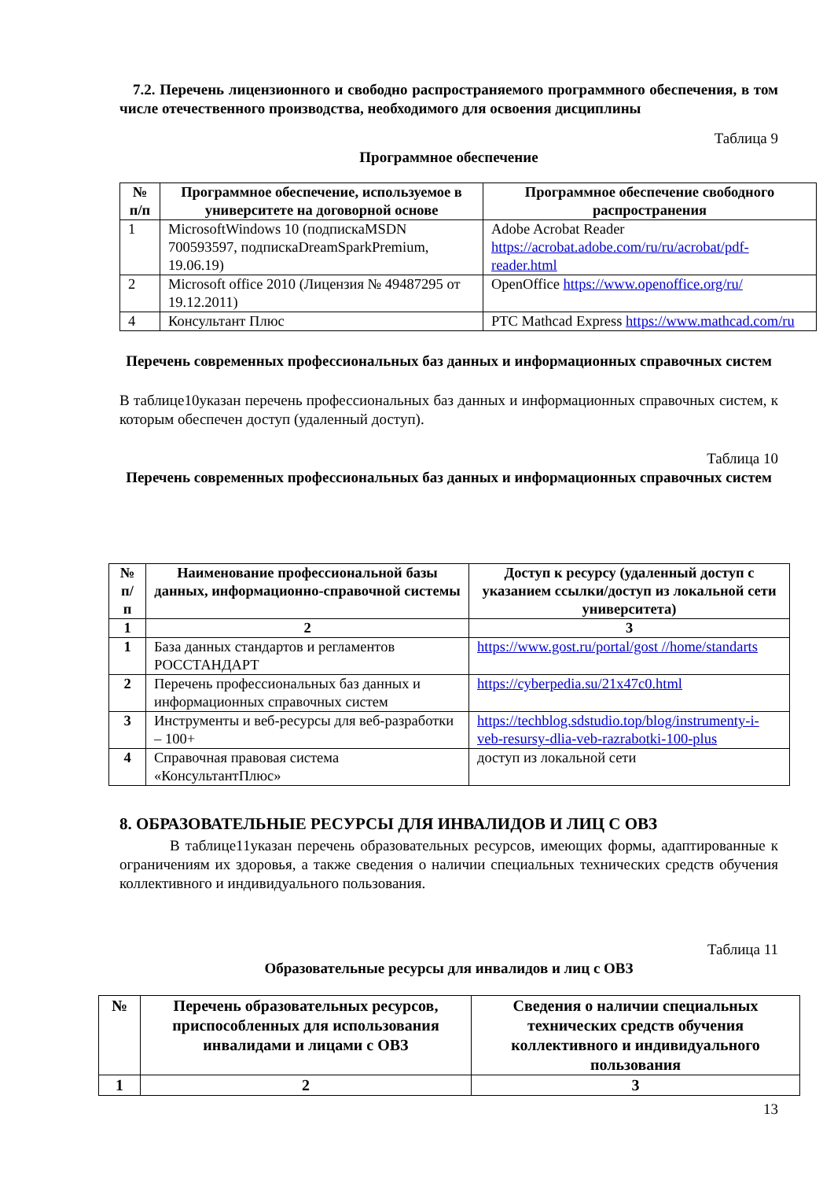7.2. Перечень лицензионного и свободно распространяемого программного обеспечения, в том числе отечественного производства, необходимого для освоения дисциплины
Таблица 9
Программное обеспечение
| № п/п | Программное обеспечение, используемое в университете на договорной основе | Программное обеспечение свободного распространения |
| --- | --- | --- |
| 1 | MicrosoftWindows 10 (подпискаMSDN 700593597, подпискаDreamSparkPremium, 19.06.19) | Adobe Acrobat Reader https://acrobat.adobe.com/ru/ru/acrobat/pdf-reader.html |
| 2 | Microsoft office 2010 (Лицензия № 49487295 от 19.12.2011) | OpenOffice https://www.openoffice.org/ru/ |
| 4 | Консультант Плюс | PTC Mathcad Express https://www.mathcad.com/ru |
Перечень современных профессиональных баз данных и информационных справочных систем
В таблице10указан перечень профессиональных баз данных и информационных справочных систем, к которым обеспечен доступ (удаленный доступ).
Таблица 10
Перечень современных профессиональных баз данных и информационных справочных систем
| № п/п | Наименование профессиональной базы данных, информационно-справочной системы | Доступ к ресурсу (удаленный доступ с указанием ссылки/доступ из локальной сети университета) |
| --- | --- | --- |
| 1 | 2 | 3 |
| 1 | База данных стандартов и регламентов РОССТАНДАРТ | https://www.gost.ru/portal/gost //home/standarts |
| 2 | Перечень профессиональных баз данных и информационных справочных систем | https://cyberpedia.su/21x47c0.html |
| 3 | Инструменты и веб-ресурсы для веб-разработки – 100+ | https://techblog.sdstudio.top/blog/instrumenty-i-veb-resursy-dlia-veb-razrabotki-100-plus |
| 4 | Справочная правовая система «КонсультантПлюс» | доступ из локальной сети |
8. ОБРАЗОВАТЕЛЬНЫЕ РЕСУРСЫ ДЛЯ ИНВАЛИДОВ И ЛИЦ С ОВЗ
В таблице11указан перечень образовательных ресурсов, имеющих формы, адаптированные к ограничениям их здоровья, а также сведения о наличии специальных технических средств обучения коллективного и индивидуального пользования.
Таблица 11
Образовательные ресурсы для инвалидов и лиц с ОВЗ
| № | Перечень образовательных ресурсов, приспособленных для использования инвалидами и лицами с ОВЗ | Сведения о наличии специальных технических средств обучения коллективного и индивидуального пользования |
| --- | --- | --- |
| 1 | 2 | 3 |
13